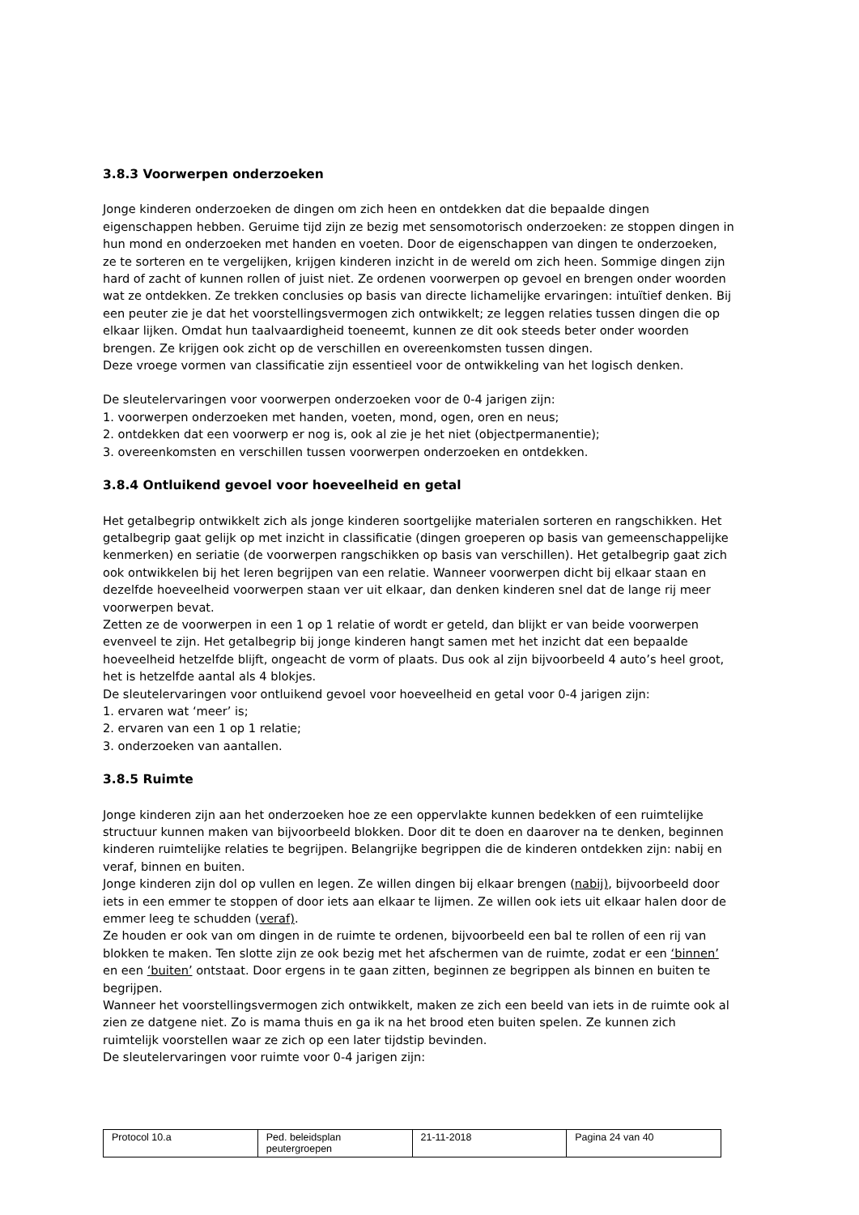3.8.3 Voorwerpen onderzoeken
Jonge kinderen onderzoeken de dingen om zich heen en ontdekken dat die bepaalde dingen eigenschappen hebben. Geruime tijd zijn ze bezig met sensomotorisch onderzoeken: ze stoppen dingen in hun mond en onderzoeken met handen en voeten. Door de eigenschappen van dingen te onderzoeken, ze te sorteren en te vergelijken, krijgen kinderen inzicht in de wereld om zich heen. Sommige dingen zijn hard of zacht of kunnen rollen of juist niet. Ze ordenen voorwerpen op gevoel en brengen onder woorden wat ze ontdekken. Ze trekken conclusies op basis van directe lichamelijke ervaringen: intuïtief denken. Bij een peuter zie je dat het voorstellingsvermogen zich ontwikkelt; ze leggen relaties tussen dingen die op elkaar lijken. Omdat hun taalvaardigheid toeneemt, kunnen ze dit ook steeds beter onder woorden brengen. Ze krijgen ook zicht op de verschillen en overeenkomsten tussen dingen.
Deze vroege vormen van classificatie zijn essentieel voor de ontwikkeling van het logisch denken.
De sleutelervaringen voor voorwerpen onderzoeken voor de 0-4 jarigen zijn:
1. voorwerpen onderzoeken met handen, voeten, mond, ogen, oren en neus;
2. ontdekken dat een voorwerp er nog is, ook al zie je het niet (objectpermanentie);
3. overeenkomsten en verschillen tussen voorwerpen onderzoeken en ontdekken.
3.8.4 Ontluikend gevoel voor hoeveelheid en getal
Het getalbegrip ontwikkelt zich als jonge kinderen soortgelijke materialen sorteren en rangschikken. Het getalbegrip gaat gelijk op met inzicht in classificatie (dingen groeperen op basis van gemeenschappelijke kenmerken) en seriatie (de voorwerpen rangschikken op basis van verschillen). Het getalbegrip gaat zich ook ontwikkelen bij het leren begrijpen van een relatie. Wanneer voorwerpen dicht bij elkaar staan en dezelfde hoeveelheid voorwerpen staan ver uit elkaar, dan denken kinderen snel dat de lange rij meer voorwerpen bevat.
Zetten ze de voorwerpen in een 1 op 1 relatie of wordt er geteld, dan blijkt er van beide voorwerpen evenveel te zijn. Het getalbegrip bij jonge kinderen hangt samen met het inzicht dat een bepaalde hoeveelheid hetzelfde blijft, ongeacht de vorm of plaats. Dus ook al zijn bijvoorbeeld 4 auto’s heel groot, het is hetzelfde aantal als 4 blokjes.
De sleutelervaringen voor ontluikend gevoel voor hoeveelheid en getal voor 0-4 jarigen zijn:
1. ervaren wat ‘meer’ is;
2. ervaren van een 1 op 1 relatie;
3. onderzoeken van aantallen.
3.8.5 Ruimte
Jonge kinderen zijn aan het onderzoeken hoe ze een oppervlakte kunnen bedekken of een ruimtelijke structuur kunnen maken van bijvoorbeeld blokken. Door dit te doen en daarover na te denken, beginnen kinderen ruimtelijke relaties te begrijpen. Belangrijke begrippen die de kinderen ontdekken zijn: nabij en veraf, binnen en buiten.
Jonge kinderen zijn dol op vullen en legen. Ze willen dingen bij elkaar brengen (nabij), bijvoorbeeld door iets in een emmer te stoppen of door iets aan elkaar te lijmen. Ze willen ook iets uit elkaar halen door de emmer leeg te schudden (veraf).
Ze houden er ook van om dingen in de ruimte te ordenen, bijvoorbeeld een bal te rollen of een rij van blokken te maken. Ten slotte zijn ze ook bezig met het afschermen van de ruimte, zodat er een ‘binnen’ en een ‘buiten’ ontstaat. Door ergens in te gaan zitten, beginnen ze begrippen als binnen en buiten te begrijpen.
Wanneer het voorstellingsvermogen zich ontwikkelt, maken ze zich een beeld van iets in de ruimte ook al zien ze datgene niet. Zo is mama thuis en ga ik na het brood eten buiten spelen. Ze kunnen zich ruimtelijk voorstellen waar ze zich op een later tijdstip bevinden.
De sleutelervaringen voor ruimte voor 0-4 jarigen zijn:
| Protocol 10.a | Ped. beleidsplan peutergroepen | 21-11-2018 | Pagina 24 van 40 |